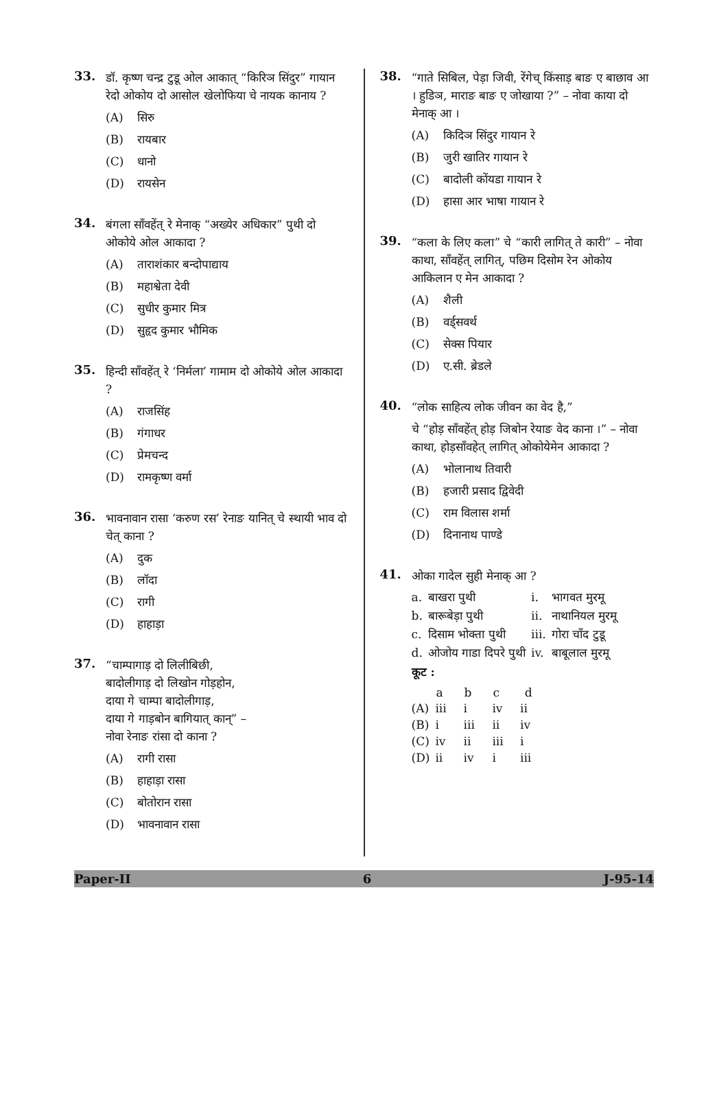33.
डॉ. कृष्ण चन्द्र टुडू ओल आकात् “किरिञ सिंदुर” गायान रेदो ओकोय दो आसोल खेलोफिया चे नायक कानाय ?
(A) सिरु
(B) रायबार
(C) धानो
(D) रायसेन
34.
बंगला साँवहेंत् रे मेनाक् “अख्येर अधिकार” पुथी दो ओकोये ओल आकादा ?
(A) ताराशंकार बन्दोपाद्याय
(B) महाश्वेता देवी
(C) सुधीर कुमार मित्र
(D) सुहृद कुमार भौमिक
35.
हिन्दी साँवहेंत् रे ‘निर्मला’ गामाम दो ओकोये ओल आकादा ?
(A) राजसिंह
(B) गंगाधर
(C) प्रेमचन्द
(D) रामकृष्ण वर्मा
36.
भावनावान रासा ‘करुण रस’ रेनाङ यानित् चे स्थायी भाव दो चेत् काना ?
(A) दुक
(B) लॉदा
(C) रागी
(D) हाहाड़ा
37.
“चाम्पागाड़ दो लिलीबिछी,
बादोलीगाड़ दो लिखोन गोड़होन,
दाया गे चाम्पा बादोलीगाड़,
दाया गे गाड़बोन बागियात् कान्” –
नोवा रेनाङ रांसा दो काना ?
(A) रागी रासा
(B) हाहाड़ा रासा
(C) बोतोरान रासा
(D) भावनावान रासा
38.
“गाते सिबिल, पेड़ा जिवी, रेंगेच् किंसाड़ बाङ ए बाछाव आ । हुडिञ, माराङ बाङ ए जोखाया ?” – नोवा काया दो मेनाक् आ ।
(A) किदिञ सिंदुर गायान रे
(B) जुरी खातिर गायान रे
(C) बादोली कोंयडा गायान रे
(D) हासा आर भाषा गायान रे
39.
“कला के लिए कला” चे “कारी लागित् ते कारी” – नोवा काथा, साँवहेंत् लागित्, पछिम दिसोम रेन ओकोय आकिलान ए मेन आकादा ?
(A) शैली
(B) वर्ड्सवर्थ
(C) सेक्स पियार
(D) ए.सी. ब्रेडले
40.
“लोक साहित्य लोक जीवन का वेद है,”
चे “होड़ साँवहेंत् होड़ जिबोन रेयाङ वेद काना ।” – नोवा काथा, होड़साँवहेत् लागित् ओकोयेमेन आकादा ?
(A) भोलानाथ तिवारी
(B) हजारी प्रसाद द्विवेदी
(C) राम विलास शर्मा
(D) दिनानाथ पाण्डे
41.
ओका गादेल सुही मेनाक् आ ?
| a. | बाखरा पुथी | i. | भागवत मुरमू |
| b. | बारूबेड़ा पुथी | ii. | नाथानियल मुरमू |
| c. | दिसाम भोक्ता पुथी | iii. | गोरा चाँद टुडू |
| d. | ओजोय गाडा दिपरे पुथी | iv. | बाबूलाल मुरमू |
कूट :
| | a | b | c | d |
| --- | --- | --- | --- | --- |
| (A) | iii | i | iv | ii |
| (B) | i | iii | ii | iv |
| (C) | iv | ii | iii | i |
| (D) | ii | iv | i | iii |
Paper-II 6 J-95-14